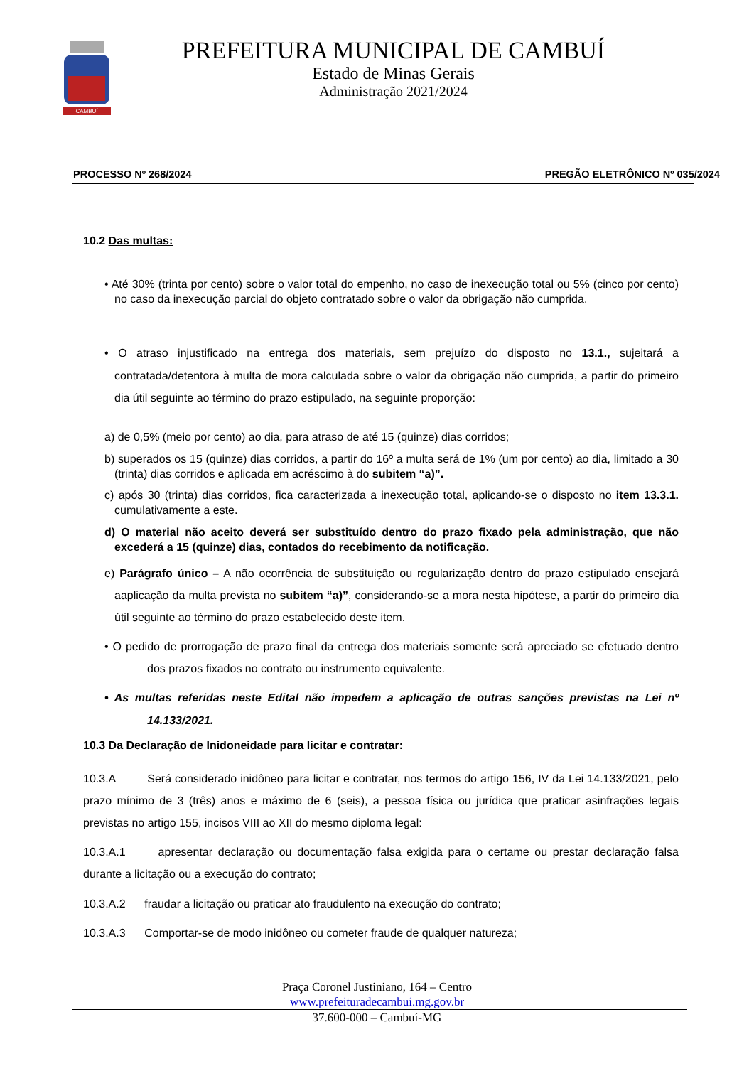CAMBUÍ
PREFEITURA MUNICIPAL DE CAMBUÍ
Estado de Minas Gerais
Administração 2021/2024
PROCESSO Nº 268/2024 PREGÃO ELETRÔNICO Nº 035/2024
10.2 Das multas:
• Até 30% (trinta por cento) sobre o valor total do empenho, no caso de inexecução total ou 5% (cinco por cento) no caso da inexecução parcial do objeto contratado sobre o valor da obrigação não cumprida.
• O atraso injustificado na entrega dos materiais, sem prejuízo do disposto no 13.1., sujeitará a contratada/detentora à multa de mora calculada sobre o valor da obrigação não cumprida, a partir do primeiro dia útil seguinte ao término do prazo estipulado, na seguinte proporção:
a) de 0,5% (meio por cento) ao dia, para atraso de até 15 (quinze) dias corridos;
b) superados os 15 (quinze) dias corridos, a partir do 16º a multa será de 1% (um por cento) ao dia, limitado a 30 (trinta) dias corridos e aplicada em acréscimo à do subitem “a)”.
c) após 30 (trinta) dias corridos, fica caracterizada a inexecução total, aplicando-se o disposto no item 13.3.1. cumulativamente a este.
d) O material não aceito deverá ser substituído dentro do prazo fixado pela administração, que não excederá a 15 (quinze) dias, contados do recebimento da notificação.
e) Parágrafo único – A não ocorrência de substituição ou regularização dentro do prazo estipulado ensejará aaplicação da multa prevista no subitem “a)”, considerando-se a mora nesta hipótese, a partir do primeiro dia útil seguinte ao término do prazo estabelecido deste item.
• O pedido de prorrogação de prazo final da entrega dos materiais somente será apreciado se efetuado dentro dos prazos fixados no contrato ou instrumento equivalente.
• As multas referidas neste Edital não impedem a aplicação de outras sanções previstas na Lei nº 14.133/2021.
10.3 Da Declaração de Inidoneidade para licitar e contratar:
10.3.A Será considerado inidôneo para licitar e contratar, nos termos do artigo 156, IV da Lei 14.133/2021, pelo prazo mínimo de 3 (três) anos e máximo de 6 (seis), a pessoa física ou jurídica que praticar asinfrações legais previstas no artigo 155, incisos VIII ao XII do mesmo diploma legal:
10.3.A.1 apresentar declaração ou documentação falsa exigida para o certame ou prestar declaração falsa durante a licitação ou a execução do contrato;
10.3.A.2 fraudar a licitação ou praticar ato fraudulento na execução do contrato;
10.3.A.3 Comportar-se de modo inidôneo ou cometer fraude de qualquer natureza;
Praça Coronel Justiniano, 164 – Centro
www.prefeituradecambui.mg.gov.br
37.600-000 – Cambuí-MG